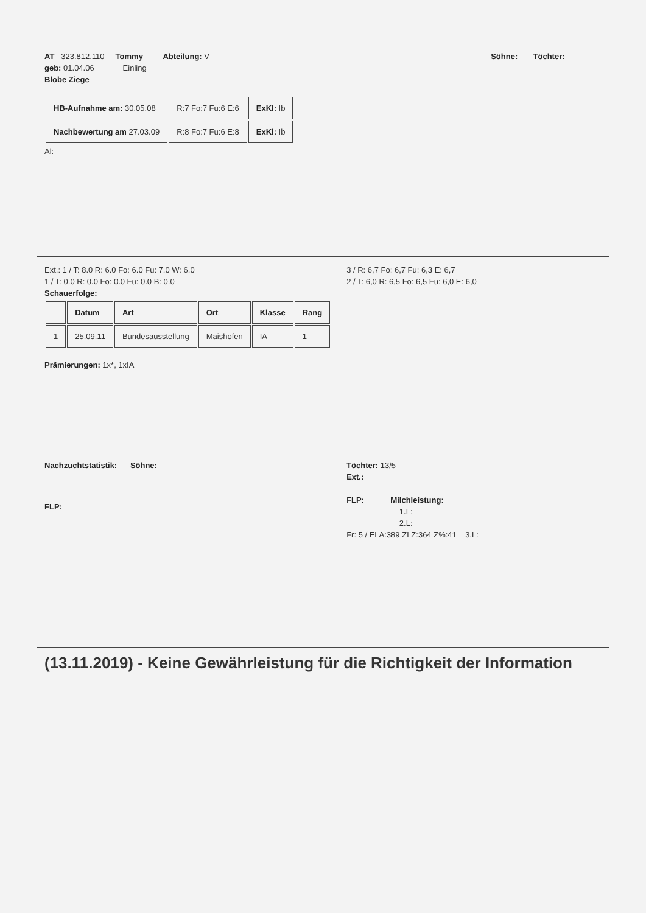| AT 323.812.110 Tommy Abteilung: V geb: 01.04.06 Einling Blobe Ziege / HB-Aufnahme am: 30.05.08 / R:7 Fo:7 Fu:6 E:6 / ExKl: Ib / / Nachbewertung am 27.03.09 / R:8 Fo:7 Fu:6 E:8 / ExKl: Ib / Al: | | Söhne: Töchter: |
| Ext.: 1 / T: 8.0 R: 6.0 Fo: 6.0 Fu: 7.0 W: 6.0 1 / T: 0.0 R: 0.0 Fo: 0.0 Fu: 0.0 B: 0.0 Schauerfolge: / / Datum / Art / Ort / Klasse / Rang / / 1 / 25.09.11 / Bundesausstellung / Maishofen / IA / 1 / Prämierungen: 1x*, 1xIA | 3 / R: 6,7 Fo: 6,7 Fu: 6,3 E: 6,7 2 / T: 6,0 R: 6,5 Fo: 6,5 Fu: 6,0 E: 6,0 | |
| Nachzuchtstatistik: Söhne: FLP: | Töchter: 13/5 Ext.: FLP: Milchleistung: 1.L: 2.L: Fr: 5 / ELA:389 ZLZ:364 Z%:41 3.L: | |
| (13.11.2019) - Keine Gewährleistung für die Richtigkeit der Information | | |